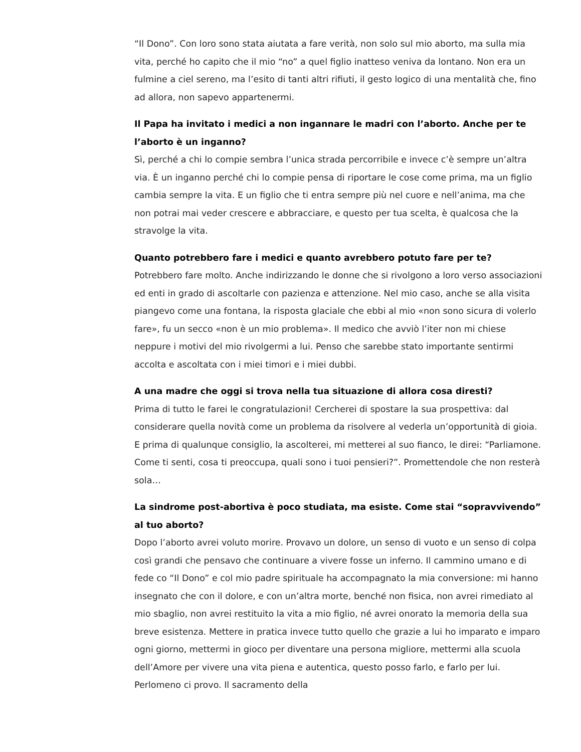“Il Dono”. Con loro sono stata aiutata a fare verità, non solo sul mio aborto, ma sulla mia vita, perché ho capito che il mio “no” a quel figlio inatteso veniva da lontano. Non era un fulmine a ciel sereno, ma l’esito di tanti altri rifiuti, il gesto logico di una mentalità che, fino ad allora, non sapevo appartenermi.
Il Papa ha invitato i medici a non ingannare le madri con l’aborto. Anche per te l’aborto è un inganno?
Sì, perché a chi lo compie sembra l’unica strada percorribile e invece c’è sempre un’altra via. È un inganno perché chi lo compie pensa di riportare le cose come prima, ma un figlio cambia sempre la vita. E un figlio che ti entra sempre più nel cuore e nell’anima, ma che non potrai mai veder crescere e abbracciare, e questo per tua scelta, è qualcosa che la stravolge la vita.
Quanto potrebbero fare i medici e quanto avrebbero potuto fare per te?
Potrebbero fare molto. Anche indirizzando le donne che si rivolgono a loro verso associazioni ed enti in grado di ascoltarle con pazienza e attenzione. Nel mio caso, anche se alla visita piangevo come una fontana, la risposta glaciale che ebbi al mio «non sono sicura di volerlo fare», fu un secco «non è un mio problema». Il medico che avviò l’iter non mi chiese neppure i motivi del mio rivolgermi a lui. Penso che sarebbe stato importante sentirmi accolta e ascoltata con i miei timori e i miei dubbi.
A una madre che oggi si trova nella tua situazione di allora cosa diresti?
Prima di tutto le farei le congratulazioni! Cercherei di spostare la sua prospettiva: dal considerare quella novità come un problema da risolvere al vederla un’opportunità di gioia. E prima di qualunque consiglio, la ascolterei, mi metterei al suo fianco, le direi: “Parliamone. Come ti senti, cosa ti preoccupa, quali sono i tuoi pensieri?”. Promettendole che non resterà sola…
La sindrome post-abortiva è poco studiata, ma esiste. Come stai “sopravvivendo” al tuo aborto?
Dopo l’aborto avrei voluto morire. Provavo un dolore, un senso di vuoto e un senso di colpa così grandi che pensavo che continuare a vivere fosse un inferno. Il cammino umano e di fede co “Il Dono” e col mio padre spirituale ha accompagnato la mia conversione: mi hanno insegnato che con il dolore, e con un’altra morte, benché non fisica, non avrei rimediato al mio sbaglio, non avrei restituito la vita a mio figlio, né avrei onorato la memoria della sua breve esistenza. Mettere in pratica invece tutto quello che grazie a lui ho imparato e imparo ogni giorno, mettermi in gioco per diventare una persona migliore, mettermi alla scuola dell’Amore per vivere una vita piena e autentica, questo posso farlo, e farlo per lui. Perlomeno ci provo. Il sacramento della